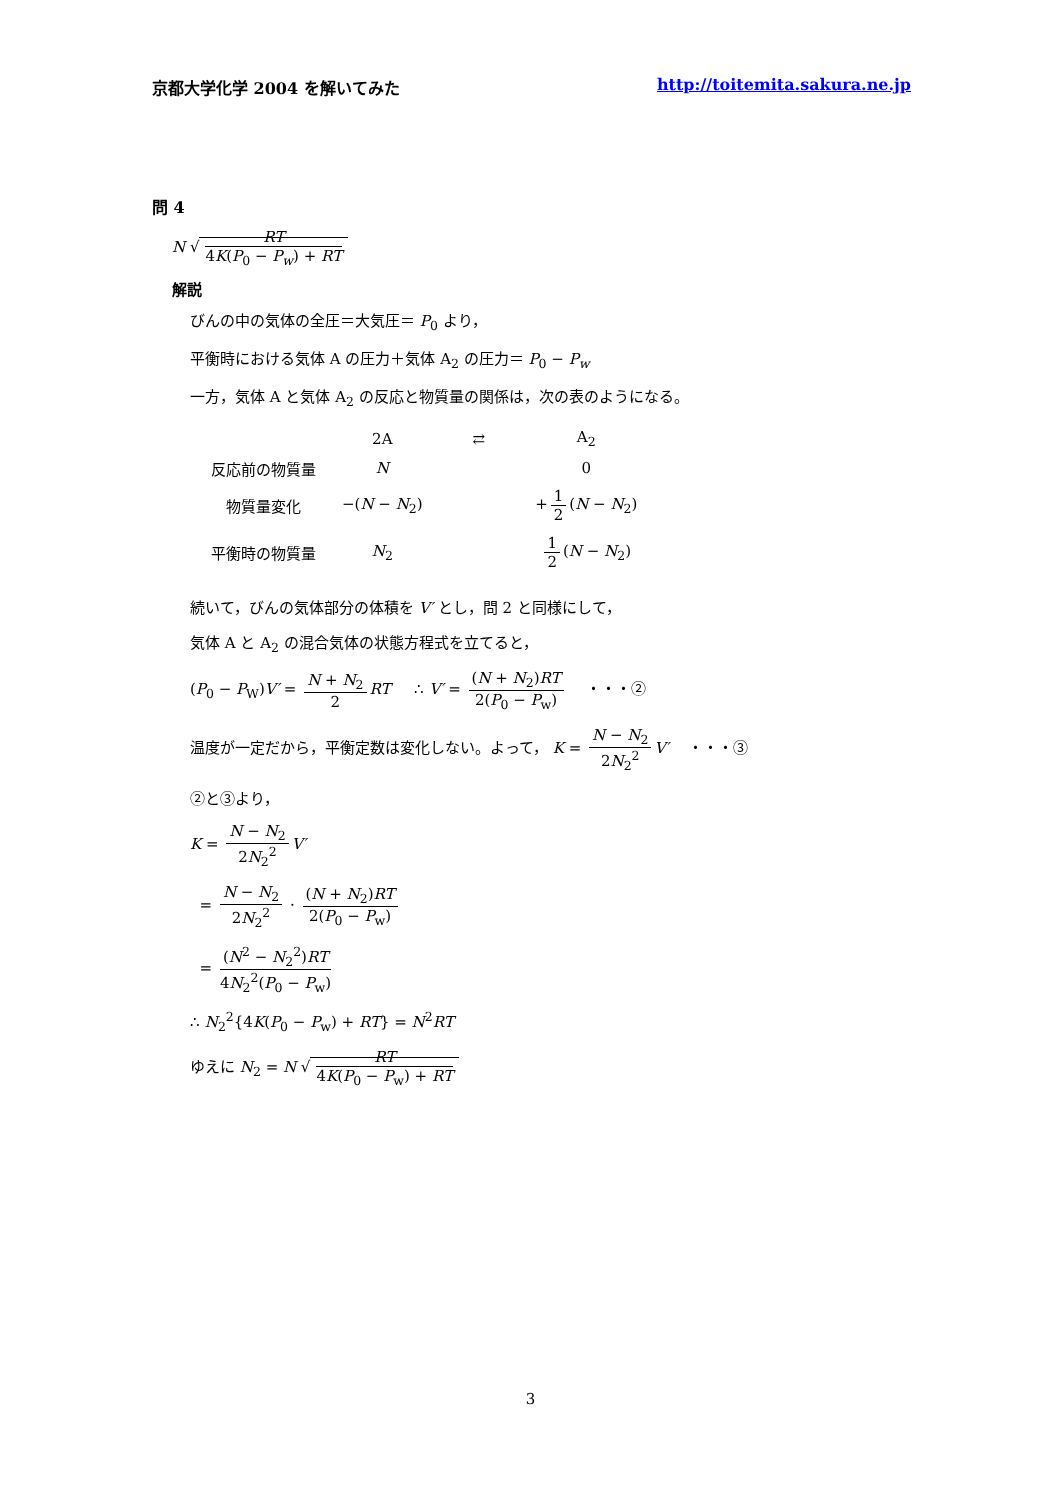京都大学化学 2004 を解いてみた http://toitemita.sakura.ne.jp
問 4
N √ RT 4K(P<sub>0</sub> − P<sub>w</sub>) + RT
解説
びんの中の気体の全圧＝大気圧＝ P<sub>0</sub> より，
平衡時における気体 A の圧力＋気体 A<sub>2</sub> の圧力＝ P<sub>0</sub> − P<sub>w</sub>
一方，気体 A と気体 A<sub>2</sub> の反応と物質量の関係は，次の表のようになる。
| | 2A | ⇄ | A<sub>2</sub> |
| 反応前の物質量 | N | | 0 |
| 物質量変化 | −( N − N<sub>2</sub>) | | + 1 2 ( N − N<sub>2</sub>) |
| 平衡時の物質量 | N<sub>2</sub> | | 1 2 ( N − N<sub>2</sub>) |
続いて，びんの気体部分の体積を V′ とし，問 2 と同様にして，
気体 A と A<sub>2</sub> の混合気体の状態方程式を立てると，
(P<sub>0</sub> − P<sub>W</sub>)V′ = N + N<sub>2</sub> 2 RT ∴ V′ = (N + N<sub>2</sub>)RT 2(P<sub>0</sub> − P<sub>w</sub>) ・・・②
温度が一定だから，平衡定数は変化しない。よって， K = N − N<sub>2</sub> 2N<sub>2</sub><sup>2</sup> V′ ・・・③
②と③より，
K = N − N<sub>2</sub> 2N<sub>2</sub><sup>2</sup> V′
= N − N<sub>2</sub> 2N<sub>2</sub><sup>2</sup> · (N + N<sub>2</sub>)RT 2(P<sub>0</sub> − P<sub>w</sub>)
= (N<sup>2</sup> − N<sub>2</sub><sup>2</sup>)RT 4N<sub>2</sub><sup>2</sup>(P<sub>0</sub> − P<sub>w</sub>)
∴ N<sub>2</sub><sup>2</sup>{4K(P<sub>0</sub> − P<sub>w</sub>) + RT} = N<sup>2</sup>RT
ゆえに N<sub>2</sub> = N √ RT 4K(P<sub>0</sub> − P<sub>w</sub>) + RT
3